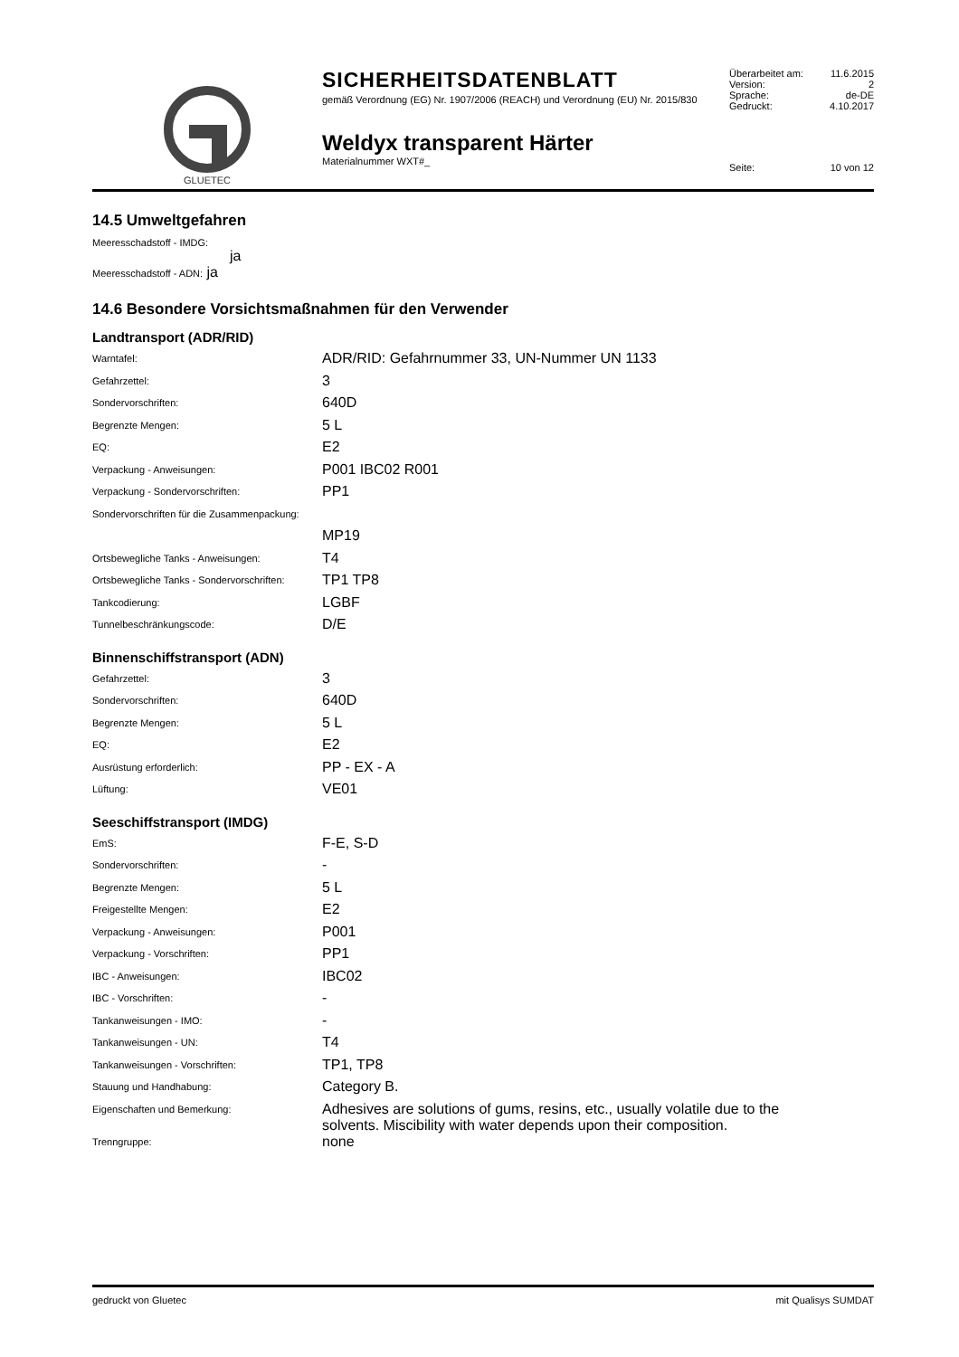GLUETEC
SICHERHEITSDATENBLATT
gemäß Verordnung (EG) Nr. 1907/2006 (REACH) und Verordnung (EU) Nr. 2015/830
Weldyx transparent Härter
Materialnummer WXT#_
| Überarbeitet am: | 11.6.2015 |
| Version: | 2 |
| Sprache: | de-DE |
| Gedruckt: | 4.10.2017 |
| Seite: | 10 von 12 |
14.5 Umweltgefahren
Meeresschadstoff - IMDG:
ja
Meeresschadstoff - ADN: ja
14.6 Besondere Vorsichtsmaßnahmen für den Verwender
Landtransport (ADR/RID)
| Warntafel: | ADR/RID: Gefahrnummer 33, UN-Nummer UN 1133 |
| Gefahrzettel: | 3 |
| Sondervorschriften: | 640D |
| Begrenzte Mengen: | 5 L |
| EQ: | E2 |
| Verpackung - Anweisungen: | P001 IBC02 R001 |
| Verpackung - Sondervorschriften: | PP1 |
| Sondervorschriften für die Zusammenpackung: | |
| | MP19 |
| Ortsbewegliche Tanks - Anweisungen: | T4 |
| Ortsbewegliche Tanks - Sondervorschriften: | TP1 TP8 |
| Tankcodierung: | LGBF |
| Tunnelbeschränkungscode: | D/E |
Binnenschiffstransport (ADN)
| Gefahrzettel: | 3 |
| Sondervorschriften: | 640D |
| Begrenzte Mengen: | 5 L |
| EQ: | E2 |
| Ausrüstung erforderlich: | PP - EX - A |
| Lüftung: | VE01 |
Seeschiffstransport (IMDG)
| EmS: | F-E, S-D |
| Sondervorschriften: | - |
| Begrenzte Mengen: | 5 L |
| Freigestellte Mengen: | E2 |
| Verpackung - Anweisungen: | P001 |
| Verpackung - Vorschriften: | PP1 |
| IBC - Anweisungen: | IBC02 |
| IBC - Vorschriften: | - |
| Tankanweisungen - IMO: | - |
| Tankanweisungen - UN: | T4 |
| Tankanweisungen - Vorschriften: | TP1, TP8 |
| Stauung und Handhabung: | Category B. |
| Eigenschaften und Bemerkung: | Adhesives are solutions of gums, resins, etc., usually volatile due to the solvents. Miscibility with water depends upon their composition. |
| Trenngruppe: | none |
gedruckt von Gluetec mit Qualisys SUMDAT